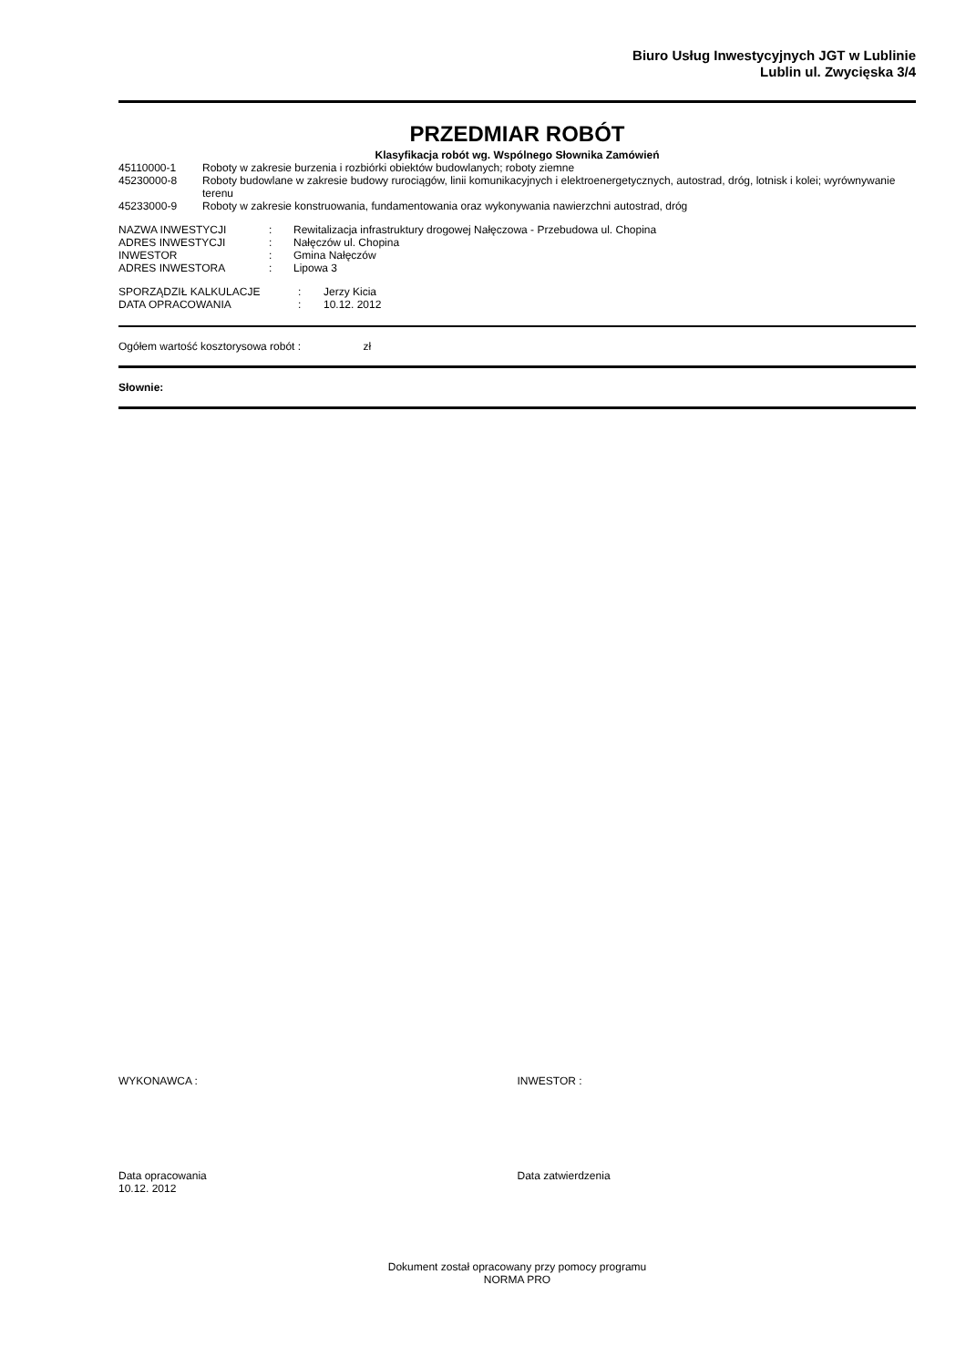Biuro Usług Inwestycyjnych JGT w Lublinie
Lublin ul. Zwycięska 3/4
PRZEDMIAR ROBÓT
Klasyfikacja robót wg. Wspólnego Słownika Zamówień
| 45110000-1 | Roboty w zakresie burzenia i rozbiórki obiektów budowlanych; roboty ziemne |
| 45230000-8 | Roboty budowlane w zakresie budowy rurociągów, linii komunikacyjnych i elektroenergetycznych, autostrad, dróg, lotnisk i kolei; wyrównywanie terenu |
| 45233000-9 | Roboty w zakresie konstruowania, fundamentowania oraz wykonywania nawierzchni autostrad, dróg |
| NAZWA INWESTYCJI | : | Rewitalizacja infrastruktury drogowej Nałęczowa - Przebudowa ul. Chopina |
| ADRES INWESTYCJI | : | Nałęczów ul. Chopina |
| INWESTOR | : | Gmina Nałęczów |
| ADRES INWESTORA | : | Lipowa 3 |
| SPORZĄDZIŁ KALKULACJE | : | Jerzy Kicia |
| DATA OPRACOWANIA | : | 10.12. 2012 |
Ogółem wartość kosztorysowa robót : zł
Słownie:
WYKONAWCA : INWESTOR :
Data opracowania
10.12. 2012
Data zatwierdzenia
Dokument został opracowany przy pomocy programu
NORMA PRO